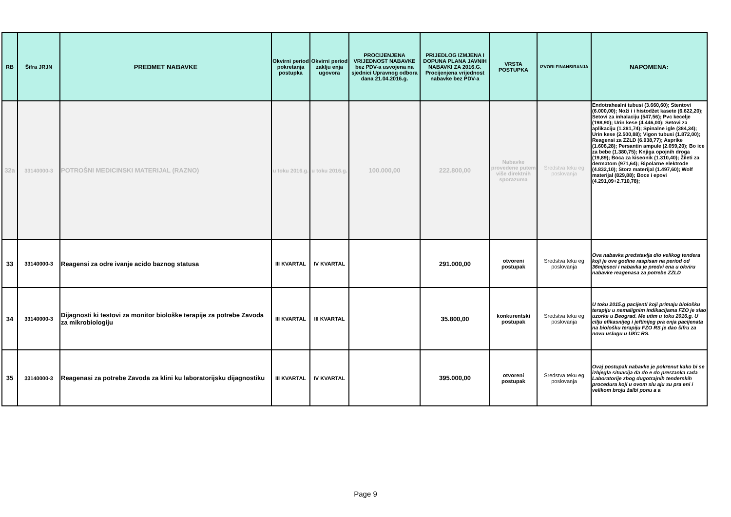| RB | Šifra JRJN | PREDMET NABAVKE | Okvirni period pokretanja postupka | Okvirni period zaklju enja ugovora | PROCIJENJENA VRIJEDNOST NABAVKE bez PDV-a usvojena na sjednici Upravnog odbora dana 21.04.2016.g. | PRIJEDLOG IZMJENA I DOPUNA PLANA JAVNIH NABAVKI ZA 2016.G. Procijenjena vrijednost nabavke bez PDV-a | VRSTA POSTUPKA | IZVORI FINANSIRANJA | NAPOMENA: |
| --- | --- | --- | --- | --- | --- | --- | --- | --- | --- |
| 32a | 33140000-3 | POTROŠNI MEDICINSKI MATERIJAL (RAZNO) | u toku 2016.g. | u toku 2016.g. | 100.000,00 | 222.800,00 | Nabavke provedene putem više direktnih sporazuma | Sredstva teku eg poslovanja | Endotrahealni tubusi (3.660,60); Stentovi (6.000,00); Noži i i histodžet kasete (6.622,20); Setovi za inhalaciju (547,56); Pvc kecelje (198,90); Urin kese (4.446,00); Setovi za aplikaciju (1.281,74); Spinalne igle (384,34); Urin kese (2.500,88); Vigon tubusi (1.872,00); Reagensi za ZZLD (6.938,77); Asprike (1.608,28); Persantin ampule (2.059,20); Bo ice za bebe (1.380,75); Knjiga opojnih droga (19,89); Boca za kiseonik (1.310,40); Žileti za dermatom (971,64); Bipolarne elektrode (4.832,10); Storz materijal (1.497,60); Wolf materijal (829,88); Boce i epovi (4.291,09+2.710,78); |
| 33 | 33140000-3 | Reagensi za odre ivanje acido baznog statusa | III KVARTAL | IV KVARTAL | | 291.000,00 | otvoreni postupak | Sredstva teku eg poslovanja | Ova nabavka predstavlja dio velikog tendera koji je ove godine raspisan na period od 36mjeseci i nabavka je predvi ena u okviru nabavke reagenasa za potrebe ZZLD |
| 34 | 33140000-3 | Dijagnosti ki testovi za monitor biološke terapije za potrebe Zavoda za mikrobiologiju | III KVARTAL | III KVARTAL | | 35.800,00 | konkurentski postupak | Sredstva teku eg poslovanja | U toku 2015.g pacijenti koji primaju biološku terapiju u nemalignim indikacijama FZO je slao uzorke u Beograd. Me utim u toku 2016.g. U cilju efikasnijeg i jeftinijeg pra enja pacijenata na biološku terapiju FZO RS je dao šifru za novu uslugu u UKC RS. |
| 35 | 33140000-3 | Reagenasi za potrebe Zavoda za klini ku laboratorijsku dijagnostiku | III KVARTAL | IV KVARTAL | | 395.000,00 | otvoreni postupak | Sredstva teku eg poslovanja | Ovaj postupak nabavke je pokrenut kako bi se izbjegla situacija da do e do prestanka rada Laboratorije zbog dugotrajnih tenderskih procedura koji u ovom slu aju su pra eni i velikom broju žalbi ponu a a |
Page 9